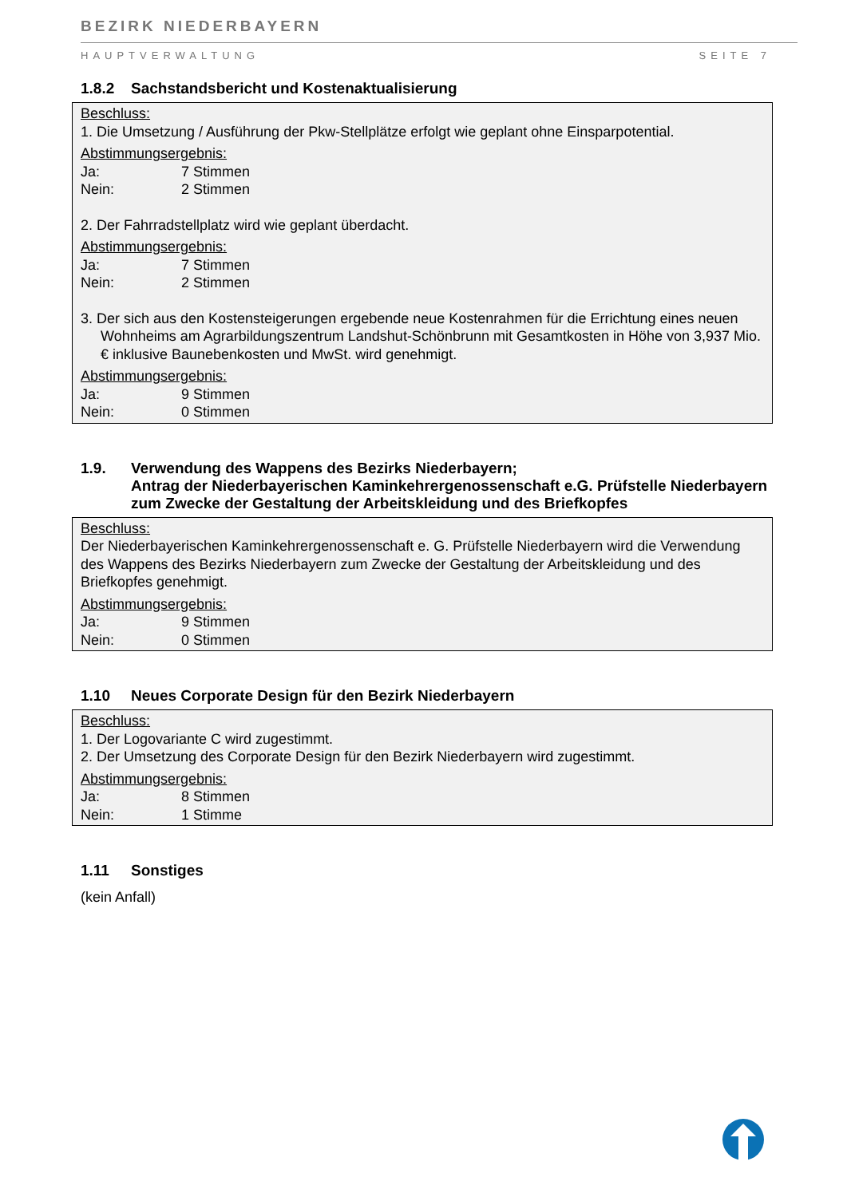BEZIRK NIEDERBAYERN
HAUPTVERWALTUNG SEITE 7
1.8.2 Sachstandsbericht und Kostenaktualisierung
Beschluss:
1. Die Umsetzung / Ausführung der Pkw-Stellplätze erfolgt wie geplant ohne Einsparpotential.
Abstimmungsergebnis:
Ja: 7 Stimmen
Nein: 2 Stimmen
2. Der Fahrradstellplatz wird wie geplant überdacht.
Abstimmungsergebnis:
Ja: 7 Stimmen
Nein: 2 Stimmen
3. Der sich aus den Kostensteigerungen ergebende neue Kostenrahmen für die Errichtung eines neuen Wohnheims am Agrarbildungszentrum Landshut-Schönbrunn mit Gesamtkosten in Höhe von 3,937 Mio. € inklusive Baunebenkosten und MwSt. wird genehmigt.
Abstimmungsergebnis:
Ja: 9 Stimmen
Nein: 0 Stimmen
1.9. Verwendung des Wappens des Bezirks Niederbayern;
Antrag der Niederbayerischen Kaminkehrergenossenschaft e.G. Prüfstelle Niederbayern zum Zwecke der Gestaltung der Arbeitskleidung und des Briefkopfes
Beschluss:
Der Niederbayerischen Kaminkehrergenossenschaft e. G. Prüfstelle Niederbayern wird die Verwendung des Wappens des Bezirks Niederbayern zum Zwecke der Gestaltung der Arbeitskleidung und des Briefkopfes genehmigt.
Abstimmungsergebnis:
Ja: 9 Stimmen
Nein: 0 Stimmen
1.10 Neues Corporate Design für den Bezirk Niederbayern
Beschluss:
1. Der Logovariante C wird zugestimmt.
2. Der Umsetzung des Corporate Design für den Bezirk Niederbayern wird zugestimmt.
Abstimmungsergebnis:
Ja: 8 Stimmen
Nein: 1 Stimme
1.11 Sonstiges
(kein Anfall)